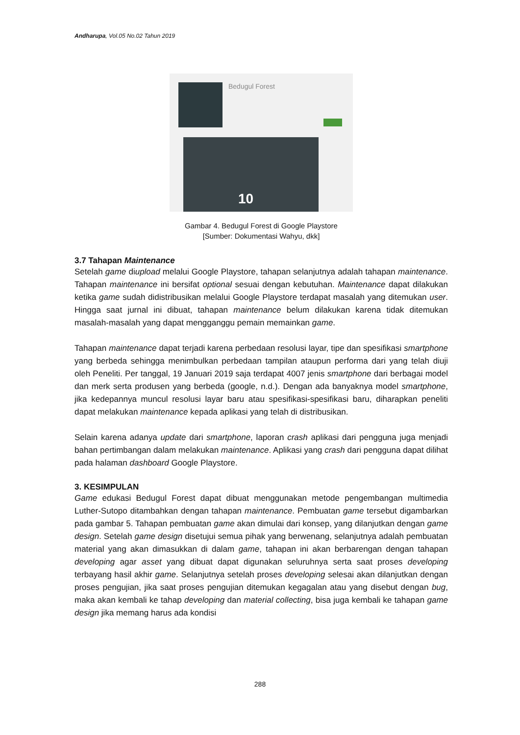Andharupa, Vol.05 No.02 Tahun 2019
Bedugul Forest
10
Gambar 4. Bedugul Forest di Google Playstore
[Sumber: Dokumentasi Wahyu, dkk]
3.7 Tahapan Maintenance
Setelah game diupload melalui Google Playstore, tahapan selanjutnya adalah tahapan maintenance. Tahapan maintenance ini bersifat optional sesuai dengan kebutuhan. Maintenance dapat dilakukan ketika game sudah didistribusikan melalui Google Playstore terdapat masalah yang ditemukan user. Hingga saat jurnal ini dibuat, tahapan maintenance belum dilakukan karena tidak ditemukan masalah-masalah yang dapat mengganggu pemain memainkan game.
Tahapan maintenance dapat terjadi karena perbedaan resolusi layar, tipe dan spesifikasi smartphone yang berbeda sehingga menimbulkan perbedaan tampilan ataupun performa dari yang telah diuji oleh Peneliti. Per tanggal, 19 Januari 2019 saja terdapat 4007 jenis smartphone dari berbagai model dan merk serta produsen yang berbeda (google, n.d.). Dengan ada banyaknya model smartphone, jika kedepannya muncul resolusi layar baru atau spesifikasi-spesifikasi baru, diharapkan peneliti dapat melakukan maintenance kepada aplikasi yang telah di distribusikan.
Selain karena adanya update dari smartphone, laporan crash aplikasi dari pengguna juga menjadi bahan pertimbangan dalam melakukan maintenance. Aplikasi yang crash dari pengguna dapat dilihat pada halaman dashboard Google Playstore.
3. KESIMPULAN
Game edukasi Bedugul Forest dapat dibuat menggunakan metode pengembangan multimedia Luther-Sutopo ditambahkan dengan tahapan maintenance. Pembuatan game tersebut digambarkan pada gambar 5. Tahapan pembuatan game akan dimulai dari konsep, yang dilanjutkan dengan game design. Setelah game design disetujui semua pihak yang berwenang, selanjutnya adalah pembuatan material yang akan dimasukkan di dalam game, tahapan ini akan berbarengan dengan tahapan developing agar asset yang dibuat dapat digunakan seluruhnya serta saat proses developing terbayang hasil akhir game. Selanjutnya setelah proses developing selesai akan dilanjutkan dengan proses pengujian, jika saat proses pengujian ditemukan kegagalan atau yang disebut dengan bug, maka akan kembali ke tahap developing dan material collecting, bisa juga kembali ke tahapan game design jika memang harus ada kondisi
288